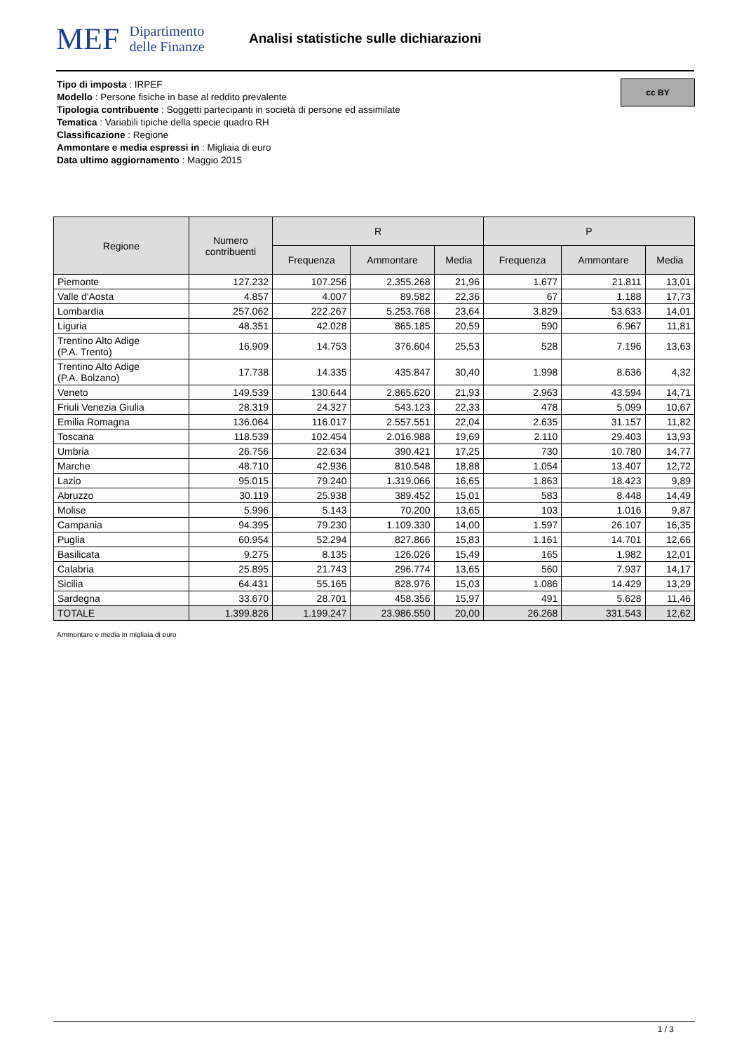MEF
Dipartimento
delle Finanze
Analisi statistiche sulle dichiarazioni
Tipo di imposta : IRPEF
Modello : Persone fisiche in base al reddito prevalente
Tipologia contribuente : Soggetti partecipanti in società di persone ed assimilate
Tematica : Variabili tipiche della specie quadro RH
Classificazione : Regione
Ammontare e media espressi in : Migliaia di euro
Data ultimo aggiornamento : Maggio 2015
cc BY
| Regione | Numero contribuenti | R | | | P | | |
| --- | --- | --- | --- | --- | --- | --- | --- |
| | | Frequenza | Ammontare | Media | Frequenza | Ammontare | Media |
| Piemonte | 127.232 | 107.256 | 2.355.268 | 21,96 | 1.677 | 21.811 | 13,01 |
| Valle d'Aosta | 4.857 | 4.007 | 89.582 | 22,36 | 67 | 1.188 | 17,73 |
| Lombardia | 257.062 | 222.267 | 5.253.768 | 23,64 | 3.829 | 53.633 | 14,01 |
| Liguria | 48.351 | 42.028 | 865.185 | 20,59 | 590 | 6.967 | 11,81 |
| Trentino Alto Adige (P.A. Trento) | 16.909 | 14.753 | 376.604 | 25,53 | 528 | 7.196 | 13,63 |
| Trentino Alto Adige (P.A. Bolzano) | 17.738 | 14.335 | 435.847 | 30,40 | 1.998 | 8.636 | 4,32 |
| Veneto | 149.539 | 130.644 | 2.865.620 | 21,93 | 2.963 | 43.594 | 14,71 |
| Friuli Venezia Giulia | 28.319 | 24.327 | 543.123 | 22,33 | 478 | 5.099 | 10,67 |
| Emilia Romagna | 136.064 | 116.017 | 2.557.551 | 22,04 | 2.635 | 31.157 | 11,82 |
| Toscana | 118.539 | 102.454 | 2.016.988 | 19,69 | 2.110 | 29.403 | 13,93 |
| Umbria | 26.756 | 22.634 | 390.421 | 17,25 | 730 | 10.780 | 14,77 |
| Marche | 48.710 | 42.936 | 810.548 | 18,88 | 1.054 | 13.407 | 12,72 |
| Lazio | 95.015 | 79.240 | 1.319.066 | 16,65 | 1.863 | 18.423 | 9,89 |
| Abruzzo | 30.119 | 25.938 | 389.452 | 15,01 | 583 | 8.448 | 14,49 |
| Molise | 5.996 | 5.143 | 70.200 | 13,65 | 103 | 1.016 | 9,87 |
| Campania | 94.395 | 79.230 | 1.109.330 | 14,00 | 1.597 | 26.107 | 16,35 |
| Puglia | 60.954 | 52.294 | 827.866 | 15,83 | 1.161 | 14.701 | 12,66 |
| Basilicata | 9.275 | 8.135 | 126.026 | 15,49 | 165 | 1.982 | 12,01 |
| Calabria | 25.895 | 21.743 | 296.774 | 13,65 | 560 | 7.937 | 14,17 |
| Sicilia | 64.431 | 55.165 | 828.976 | 15,03 | 1.086 | 14.429 | 13,29 |
| Sardegna | 33.670 | 28.701 | 458.356 | 15,97 | 491 | 5.628 | 11,46 |
| TOTALE | 1.399.826 | 1.199.247 | 23.986.550 | 20,00 | 26.268 | 331.543 | 12,62 |
Ammontare e media in migliaia di euro
1 / 3